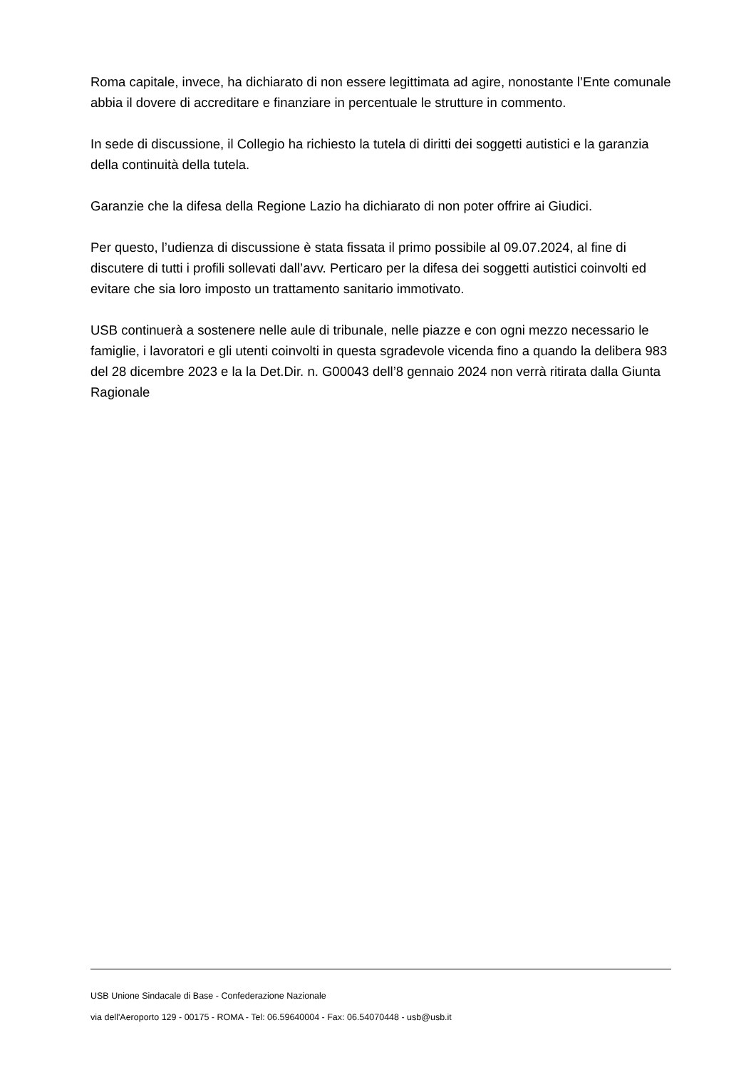Roma capitale, invece, ha dichiarato di non essere legittimata ad agire, nonostante l’Ente comunale abbia il dovere di accreditare e finanziare in percentuale le strutture in commento.
In sede di discussione, il Collegio ha richiesto la tutela di diritti dei soggetti autistici e la garanzia della continuità della tutela.
Garanzie che la difesa della Regione Lazio ha dichiarato di non poter offrire ai Giudici.
Per questo, l’udienza di discussione è stata fissata il primo possibile al 09.07.2024, al fine di discutere di tutti i profili sollevati dall’avv. Perticaro per la difesa dei soggetti autistici coinvolti ed evitare che sia loro imposto un trattamento sanitario immotivato.
USB continuerà a sostenere nelle aule di tribunale, nelle piazze e con ogni mezzo necessario le famiglie, i lavoratori e gli utenti coinvolti in questa sgradevole vicenda fino a quando la delibera 983 del 28 dicembre 2023 e la la Det.Dir. n. G00043 dell’8 gennaio 2024 non verrà ritirata dalla Giunta Ragionale
USB Unione Sindacale di Base - Confederazione Nazionale
via dell'Aeroporto 129 - 00175 - ROMA - Tel: 06.59640004 - Fax: 06.54070448 - usb@usb.it